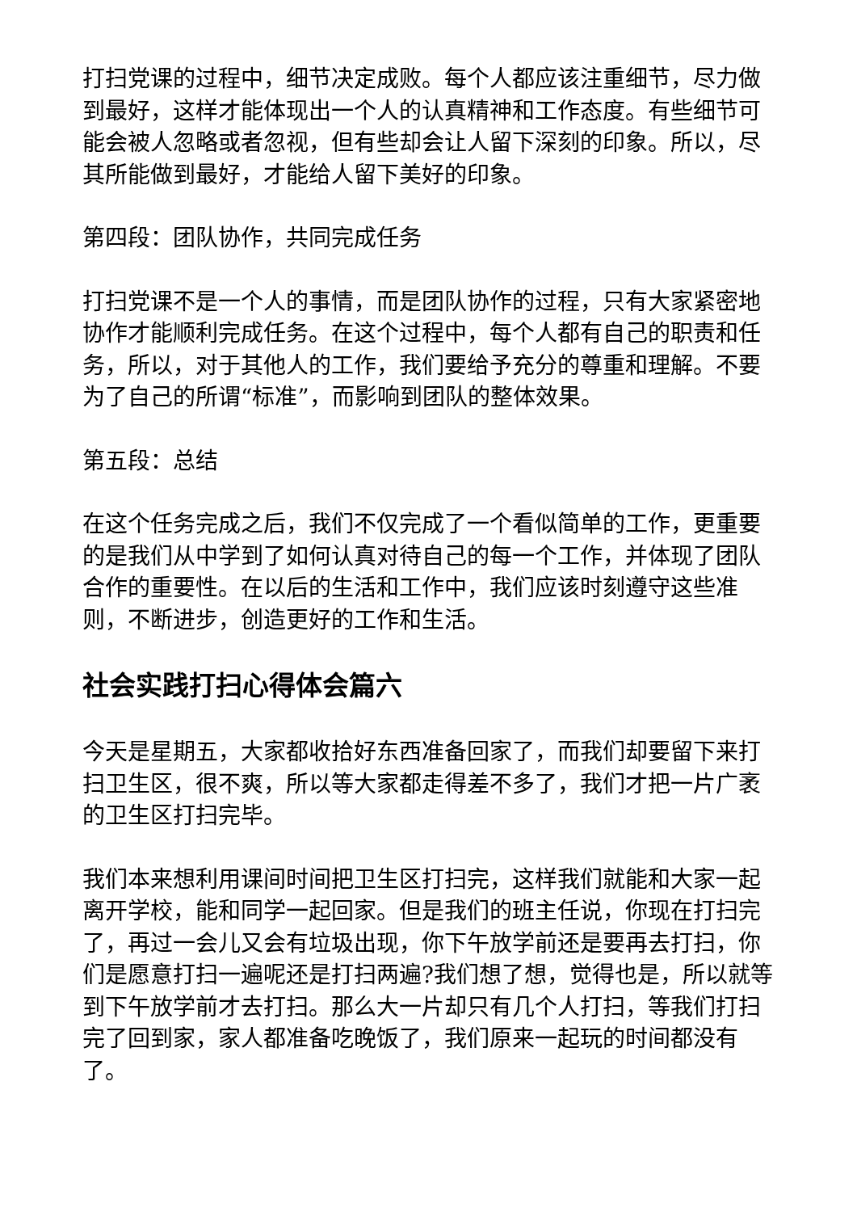打扫党课的过程中，细节决定成败。每个人都应该注重细节，尽力做到最好，这样才能体现出一个人的认真精神和工作态度。有些细节可能会被人忽略或者忽视，但有些却会让人留下深刻的印象。所以，尽其所能做到最好，才能给人留下美好的印象。
第四段：团队协作，共同完成任务
打扫党课不是一个人的事情，而是团队协作的过程，只有大家紧密地协作才能顺利完成任务。在这个过程中，每个人都有自己的职责和任务，所以，对于其他人的工作，我们要给予充分的尊重和理解。不要为了自己的所谓“标准”，而影响到团队的整体效果。
第五段：总结
在这个任务完成之后，我们不仅完成了一个看似简单的工作，更重要的是我们从中学到了如何认真对待自己的每一个工作，并体现了团队合作的重要性。在以后的生活和工作中，我们应该时刻遵守这些准则，不断进步，创造更好的工作和生活。
社会实践打扫心得体会篇六
今天是星期五，大家都收拾好东西准备回家了，而我们却要留下来打扫卫生区，很不爽，所以等大家都走得差不多了，我们才把一片广袤的卫生区打扫完毕。
我们本来想利用课间时间把卫生区打扫完，这样我们就能和大家一起离开学校，能和同学一起回家。但是我们的班主任说，你现在打扫完了，再过一会儿又会有垃圾出现，你下午放学前还是要再去打扫，你们是愿意打扫一遍呢还是打扫两遍?我们想了想，觉得也是，所以就等到下午放学前才去打扫。那么大一片却只有几个人打扫，等我们打扫完了回到家，家人都准备吃晚饭了，我们原来一起玩的时间都没有了。